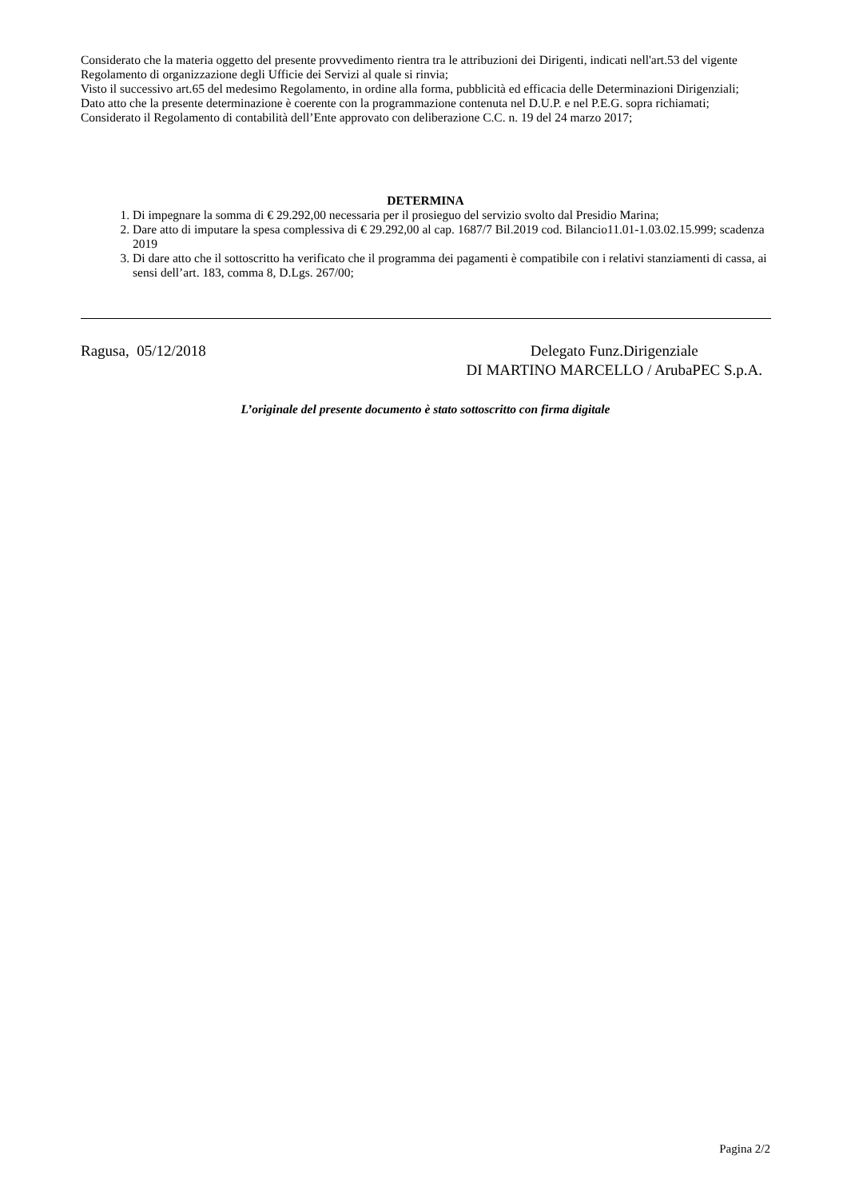Considerato che la materia oggetto del presente provvedimento rientra tra le attribuzioni dei Dirigenti, indicati nell'art.53 del vigente Regolamento di organizzazione degli Ufficie dei Servizi al quale si rinvia;
Visto il successivo art.65 del medesimo Regolamento, in ordine alla forma, pubblicità ed efficacia delle Determinazioni Dirigenziali;
Dato atto che la presente determinazione è coerente con la programmazione contenuta nel D.U.P. e nel P.E.G. sopra richiamati;
Considerato il Regolamento di contabilità dell’Ente approvato con deliberazione C.C. n. 19 del 24 marzo 2017;
DETERMINA
1. Di impegnare la somma di € 29.292,00 necessaria per il prosieguo del servizio svolto dal Presidio Marina;
2. Dare atto di imputare la spesa complessiva di € 29.292,00 al cap. 1687/7 Bil.2019 cod. Bilancio11.01-1.03.02.15.999; scadenza 2019
3. Di dare atto che il sottoscritto ha verificato che il programma dei pagamenti è compatibile con i relativi stanziamenti di cassa, ai sensi dell’art. 183, comma 8, D.Lgs. 267/00;
Ragusa, 05/12/2018 Delegato Funz.Dirigenziale
DI MARTINO MARCELLO / ArubaPEC S.p.A.
L’originale del presente documento è stato sottoscritto con firma digitale
Pagina 2/2